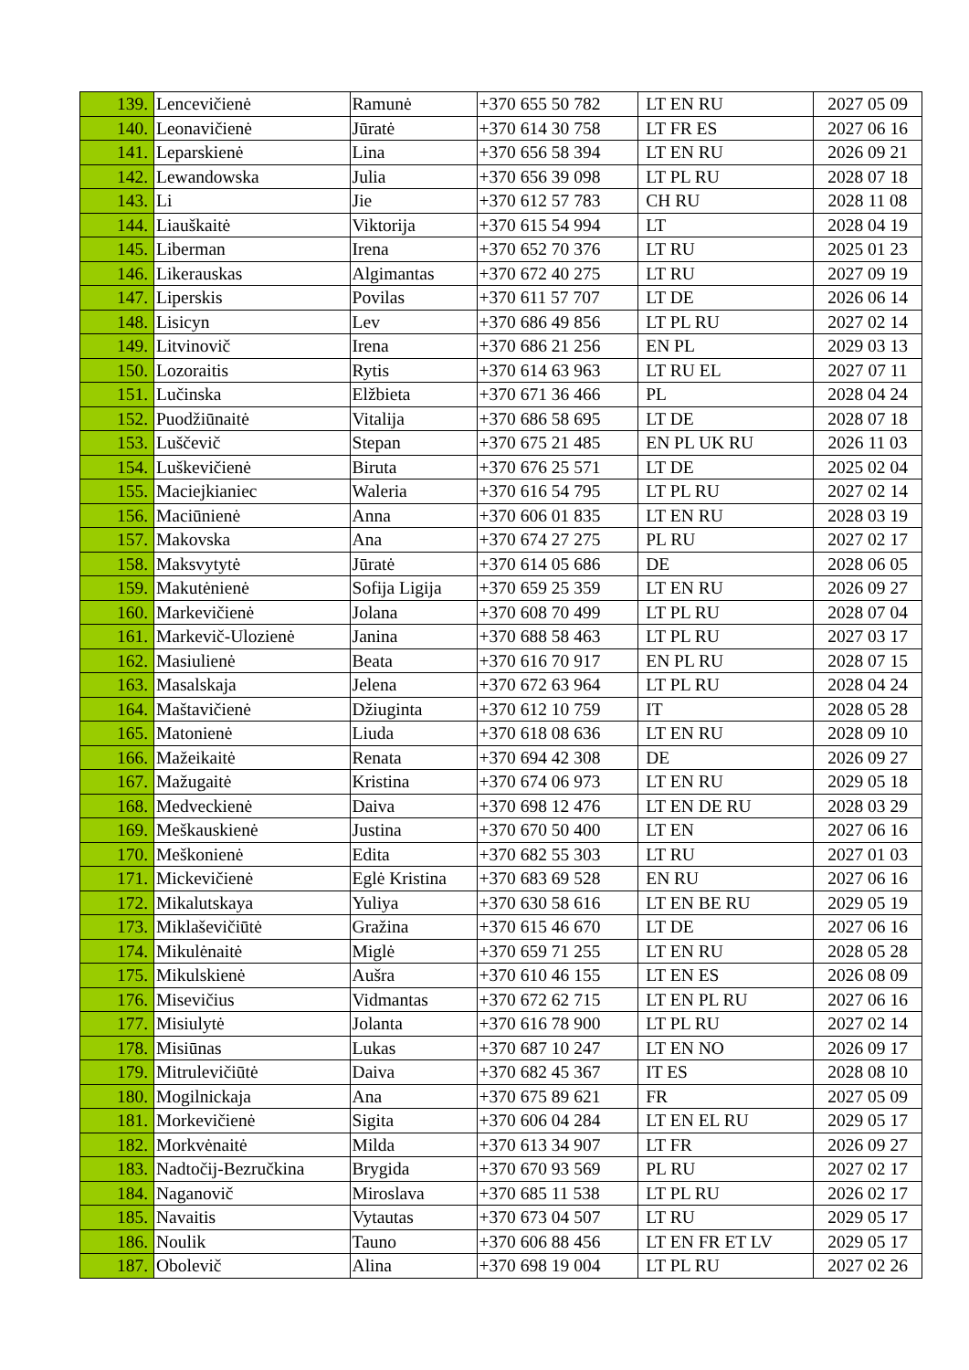| 139. | Lencevičienė | Ramunė | +370 655 50 782 | LT EN RU | 2027 05 09 |
| 140. | Leonavičienė | Jūratė | +370 614 30 758 | LT FR ES | 2027 06 16 |
| 141. | Leparskienė | Lina | +370 656 58 394 | LT EN RU | 2026 09 21 |
| 142. | Lewandowska | Julia | +370 656 39 098 | LT PL RU | 2028 07 18 |
| 143. | Li | Jie | +370 612 57 783 | CH RU | 2028 11 08 |
| 144. | Liauškaitė | Viktorija | +370 615 54 994 | LT | 2028 04 19 |
| 145. | Liberman | Irena | +370 652 70 376 | LT RU | 2025 01 23 |
| 146. | Likerauskas | Algimantas | +370 672 40 275 | LT RU | 2027 09 19 |
| 147. | Liperskis | Povilas | +370 611 57 707 | LT DE | 2026 06 14 |
| 148. | Lisicyn | Lev | +370 686 49 856 | LT PL RU | 2027 02 14 |
| 149. | Litvinovič | Irena | +370 686 21 256 | EN PL | 2029 03 13 |
| 150. | Lozoraitis | Rytis | +370 614 63 963 | LT RU EL | 2027 07 11 |
| 151. | Lučinska | Elžbieta | +370 671 36 466 | PL | 2028 04 24 |
| 152. | Puodžiūnaitė | Vitalija | +370 686 58 695 | LT DE | 2028 07 18 |
| 153. | Luščevič | Stepan | +370 675 21 485 | EN PL UK RU | 2026 11 03 |
| 154. | Luškevičienė | Biruta | +370 676 25 571 | LT DE | 2025 02 04 |
| 155. | Maciejkianiec | Waleria | +370 616 54 795 | LT PL RU | 2027 02 14 |
| 156. | Maciūnienė | Anna | +370 606 01 835 | LT EN RU | 2028 03 19 |
| 157. | Makovska | Ana | +370 674 27 275 | PL RU | 2027 02 17 |
| 158. | Maksvytytė | Jūratė | +370 614 05 686 | DE | 2028 06 05 |
| 159. | Makutėnienė | Sofija Ligija | +370 659 25 359 | LT EN RU | 2026 09 27 |
| 160. | Markevičienė | Jolana | +370 608 70 499 | LT PL RU | 2028 07 04 |
| 161. | Markevič-Ulozienė | Janina | +370 688 58 463 | LT PL RU | 2027 03 17 |
| 162. | Masiulienė | Beata | +370 616 70 917 | EN PL RU | 2028 07 15 |
| 163. | Masalskaja | Jelena | +370 672 63 964 | LT PL RU | 2028 04 24 |
| 164. | Maštavičienė | Džiuginta | +370 612 10 759 | IT | 2028 05 28 |
| 165. | Matonienė | Liuda | +370 618 08 636 | LT EN RU | 2028 09 10 |
| 166. | Mažeikaitė | Renata | +370 694 42 308 | DE | 2026 09 27 |
| 167. | Mažugaitė | Kristina | +370 674 06 973 | LT EN RU | 2029 05 18 |
| 168. | Medveckienė | Daiva | +370 698 12 476 | LT EN DE RU | 2028 03 29 |
| 169. | Meškauskienė | Justina | +370 670 50 400 | LT EN | 2027 06 16 |
| 170. | Meškonienė | Edita | +370 682 55 303 | LT RU | 2027 01 03 |
| 171. | Mickevičienė | Eglė Kristina | +370 683 69 528 | EN RU | 2027 06 16 |
| 172. | Mikalutskaya | Yuliya | +370 630 58 616 | LT EN BE RU | 2029 05 19 |
| 173. | Miklaševičiūtė | Gražina | +370 615 46 670 | LT DE | 2027 06 16 |
| 174. | Mikulėnaitė | Miglė | +370 659 71 255 | LT EN RU | 2028 05 28 |
| 175. | Mikulskienė | Aušra | +370 610 46 155 | LT EN ES | 2026 08 09 |
| 176. | Misevičius | Vidmantas | +370 672 62 715 | LT EN PL RU | 2027 06 16 |
| 177. | Misiulytė | Jolanta | +370 616 78 900 | LT PL RU | 2027 02 14 |
| 178. | Misiūnas | Lukas | +370 687 10 247 | LT EN NO | 2026 09 17 |
| 179. | Mitrulevičiūtė | Daiva | +370 682 45 367 | IT ES | 2028 08 10 |
| 180. | Mogilnickaja | Ana | +370 675 89 621 | FR | 2027 05 09 |
| 181. | Morkevičienė | Sigita | +370 606 04 284 | LT EN EL RU | 2029 05 17 |
| 182. | Morkvėnaitė | Milda | +370 613 34 907 | LT FR | 2026 09 27 |
| 183. | Nadtočij-Bezručkina | Brygida | +370 670 93 569 | PL RU | 2027 02 17 |
| 184. | Naganovič | Miroslava | +370 685 11 538 | LT PL RU | 2026 02 17 |
| 185. | Navaitis | Vytautas | +370 673 04 507 | LT RU | 2029 05 17 |
| 186. | Noulik | Tauno | +370 606 88 456 | LT EN FR ET LV | 2029 05 17 |
| 187. | Obolevič | Alina | +370 698 19 004 | LT PL RU | 2027 02 26 |